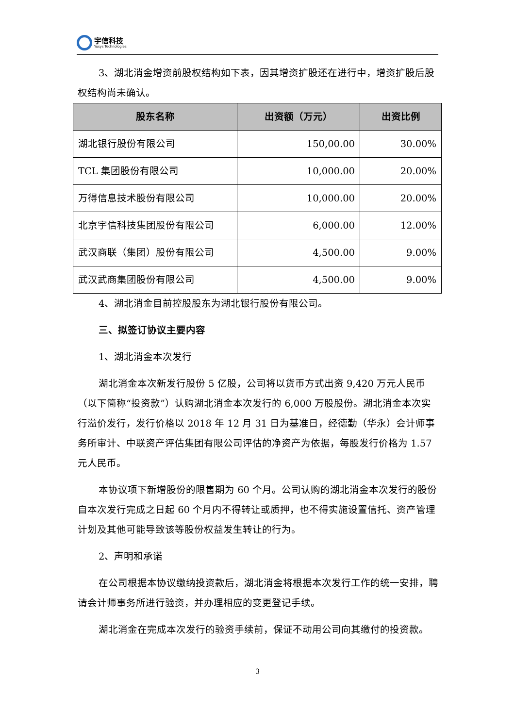宇信科技
Yusys Technologies
3、湖北消金增资前股权结构如下表，因其增资扩股还在进行中，增资扩股后股权结构尚未确认。
| 股东名称 | 出资额（万元） | 出资比例 |
| --- | --- | --- |
| 湖北银行股份有限公司 | 150,00.00 | 30.00% |
| TCL 集团股份有限公司 | 10,000.00 | 20.00% |
| 万得信息技术股份有限公司 | 10,000.00 | 20.00% |
| 北京宇信科技集团股份有限公司 | 6,000.00 | 12.00% |
| 武汉商联（集团）股份有限公司 | 4,500.00 | 9.00% |
| 武汉武商集团股份有限公司 | 4,500.00 | 9.00% |
4、湖北消金目前控股股东为湖北银行股份有限公司。
三、拟签订协议主要内容
1、湖北消金本次发行
湖北消金本次新发行股份 5 亿股，公司将以货币方式出资 9,420 万元人民币（以下简称“投资款”）认购湖北消金本次发行的 6,000 万股股份。湖北消金本次实行溢价发行，发行价格以 2018 年 12 月 31 日为基准日，经德勤（华永）会计师事务所审计、中联资产评估集团有限公司评估的净资产为依据，每股发行价格为 1.57 元人民币。
本协议项下新增股份的限售期为 60 个月。公司认购的湖北消金本次发行的股份自本次发行完成之日起 60 个月内不得转让或质押，也不得实施设置信托、资产管理计划及其他可能导致该等股份权益发生转让的行为。
2、声明和承诺
在公司根据本协议缴纳投资款后，湖北消金将根据本次发行工作的统一安排，聘请会计师事务所进行验资，并办理相应的变更登记手续。
湖北消金在完成本次发行的验资手续前，保证不动用公司向其缴付的投资款。
3